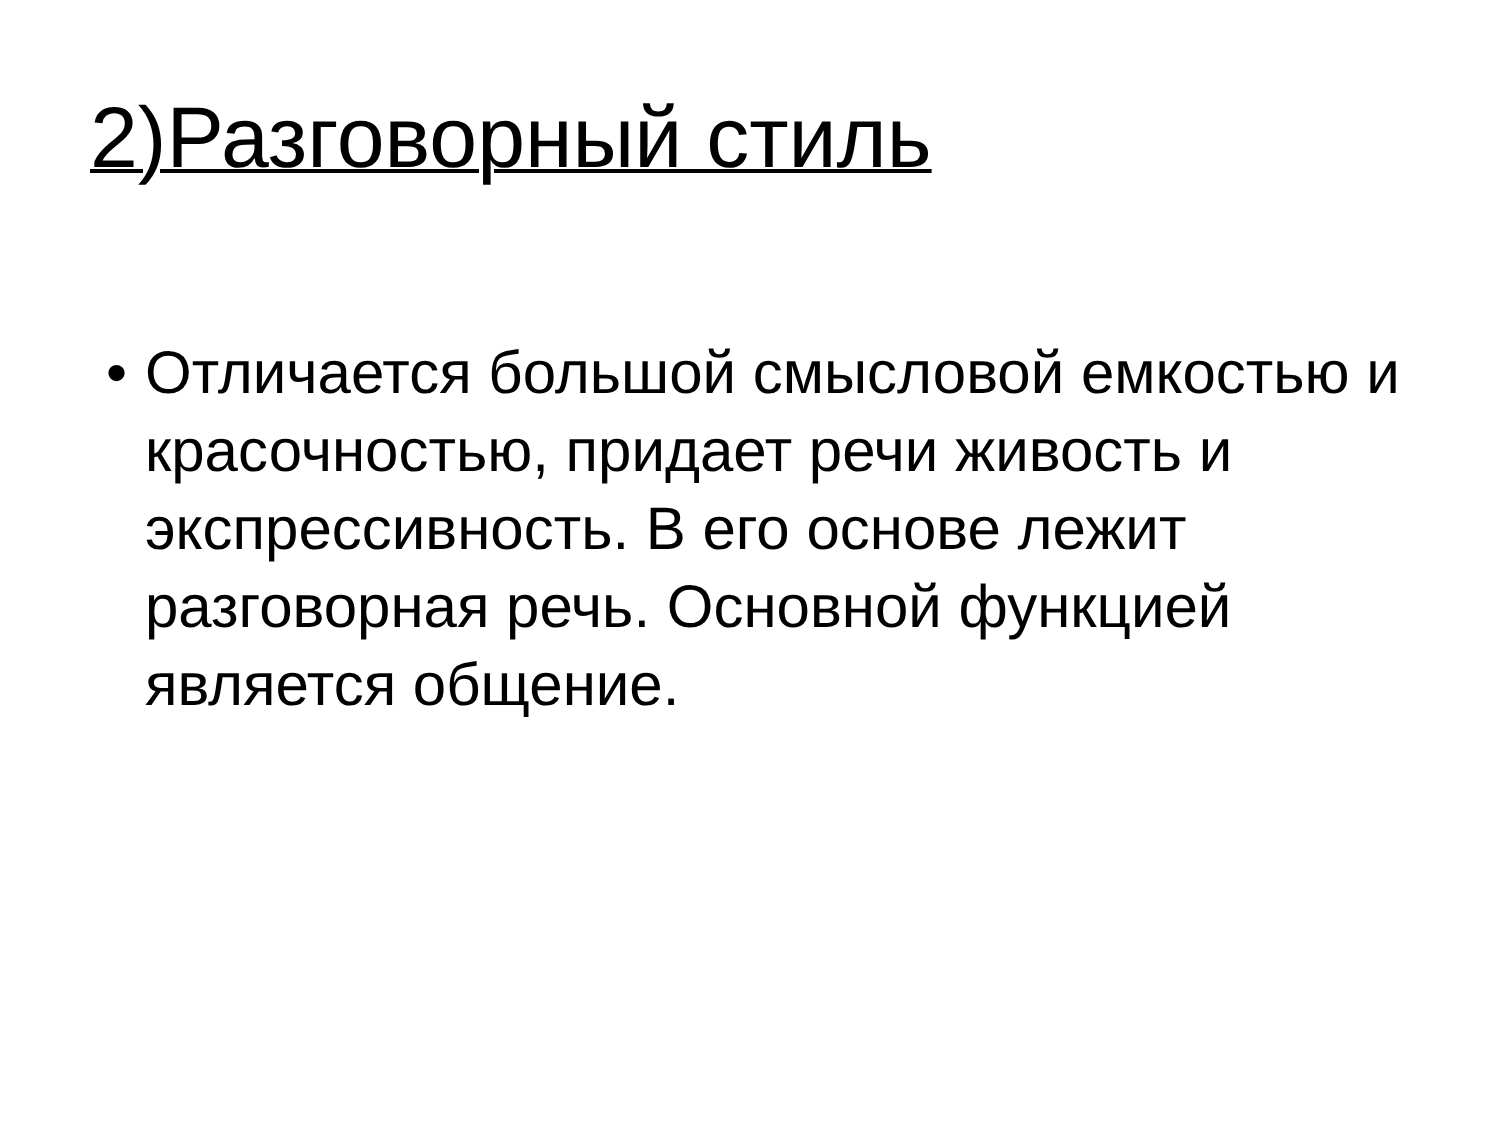2)Разговорный стиль
• Отличается большой смысловой емкостью и красочностью, придает речи живость и экспрессивность. В его основе лежит разговорная речь. Основной функцией является общение.